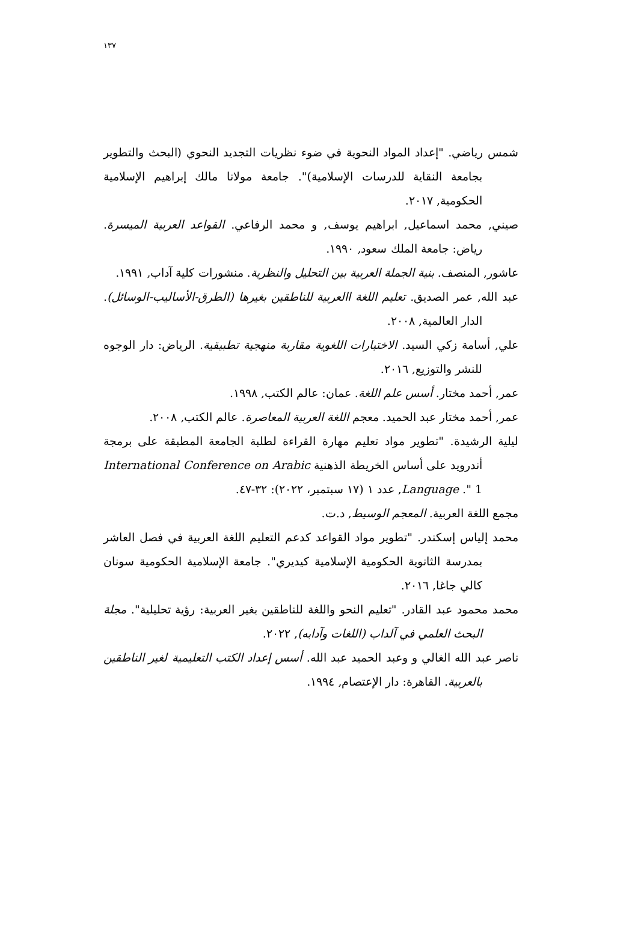١٣٧
شمس رياضي. "إعداد المواد النحوية في ضوء نظريات التجديد النحوي (البحث والتطوير بجامعة النقاية للدرسات الإسلامية)". جامعة مولانا مالك إبراهيم الإسلامية الحكومية, ٢٠١٧.
صيني, محمد اسماعيل, ابراهيم يوسف, و محمد الرفاعي. القواعد العربية الميسرة. رياض: جامعة الملك سعود, ١٩٩٠.
عاشور, المنصف. بنية الجملة العربية بين التحليل والنظرية. منشورات كلية آداب, ١٩٩١.
عبد الله, عمر الصديق. تعليم اللغة االعربية للناطقين بغيرها (الطرق-الأساليب-الوسائل). الدار العالمية, ٢٠٠٨.
علي, أسامة زكي السيد. الاختبارات اللغوية مقاربة منهجية تطبيقية. الرياض: دار الوجوه للنشر والتوزيع, ٢٠١٦.
عمر, أحمد مختار. أسس علم اللغة. عمان: عالم الكتب, ١٩٩٨.
عمر, أحمد مختار عبد الحميد. معجم اللغة العربية المعاصرة. عالم الكتب, ٢٠٠٨.
ليلية الرشيدة. "تطوير مواد تعليم مهارة القراءة لطلبة الجامعة المطبقة على برمجة أندرويد على أساس الخريطة الذهنية International Conference on Arabic Language ." 1, عدد ١ (١٧ سبتمبر، ٢٠٢٢): ٣٢-٤٧.
مجمع اللغة العربية. المعجم الوسيط, د.ت.
محمد إلياس إسكندر. "تطوير مواد القواعد كدعم التعليم اللغة العربية في فصل العاشر بمدرسة الثانوية الحكومية الإسلامية كيديري". جامعة الإسلامية الحكومية سونان كالي جاغا, ٢٠١٦.
محمد محمود عبد القادر. "تعليم النحو واللغة للناطقين بغير العربية: رؤية تحليلية". مجلة البحث العلمي في آلداب (اللغات وآدابه), ٢٠٢٢.
ناصر عبد الله الغالي و وعبد الحميد عبد الله. أسس إعداد الكتب التعليمية لغير الناطقين بالعربية. القاهرة: دار الإعتصام, ١٩٩٤.